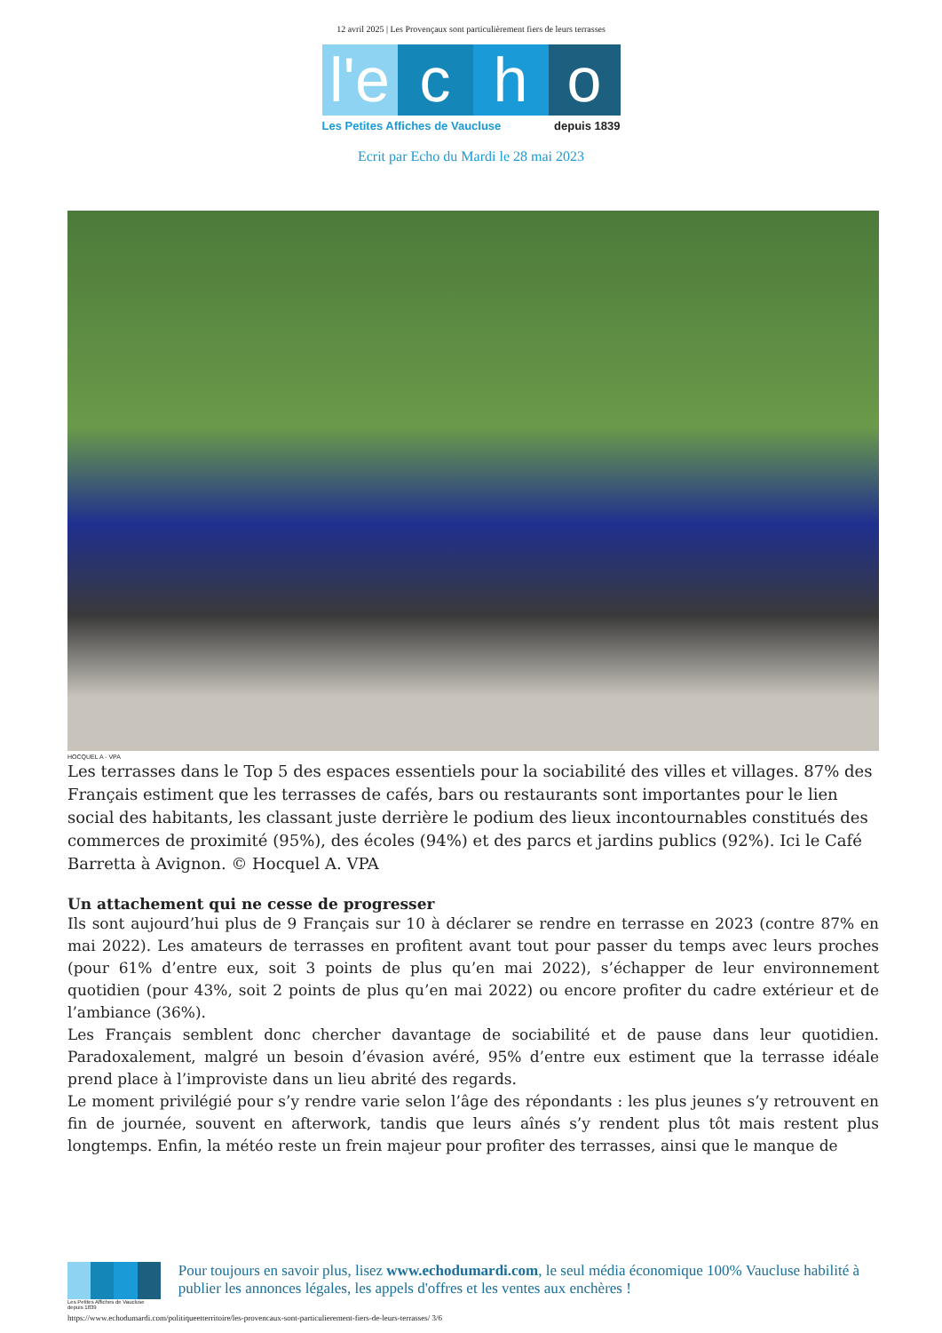12 avril 2025 | Les Provençaux sont particulièrement fiers de leurs terrasses
l'e
c h o
Les Petites Affiches de Vaucluse depuis 1839
Ecrit par Echo du Mardi le 28 mai 2023
HOCQUEL A - VPA
Les terrasses dans le Top 5 des espaces essentiels pour la sociabilité des villes et villages. 87% des Français estiment que les terrasses de cafés, bars ou restaurants sont importantes pour le lien social des habitants, les classant juste derrière le podium des lieux incontournables constitués des commerces de proximité (95%), des écoles (94%) et des parcs et jardins publics (92%). Ici le Café Barretta à Avignon. © Hocquel A. VPA
Un attachement qui ne cesse de progresser
Ils sont aujourd’hui plus de 9 Français sur 10 à déclarer se rendre en terrasse en 2023 (contre 87% en mai 2022). Les amateurs de terrasses en profitent avant tout pour passer du temps avec leurs proches (pour 61% d’entre eux, soit 3 points de plus qu’en mai 2022), s’échapper de leur environnement quotidien (pour 43%, soit 2 points de plus qu’en mai 2022) ou encore profiter du cadre extérieur et de l’ambiance (36%).
Les Français semblent donc chercher davantage de sociabilité et de pause dans leur quotidien. Paradoxalement, malgré un besoin d’évasion avéré, 95% d’entre eux estiment que la terrasse idéale prend place à l’improviste dans un lieu abrité des regards.
Le moment privilégié pour s’y rendre varie selon l’âge des répondants : les plus jeunes s’y retrouvent en fin de journée, souvent en afterwork, tandis que leurs aînés s’y rendent plus tôt mais restent plus longtemps. Enfin, la météo reste un frein majeur pour profiter des terrasses, ainsi que le manque de
Les Petites Affiches de Vaucluse depuis 1839
Pour toujours en savoir plus, lisez www.echodumardi.com, le seul média économique 100% Vaucluse habilité à publier les annonces légales, les appels d'offres et les ventes aux enchères !
https://www.echodumardi.com/politiqueetterritoire/les-provencaux-sont-particulierement-fiers-de-leurs-terrasses/ 3/6